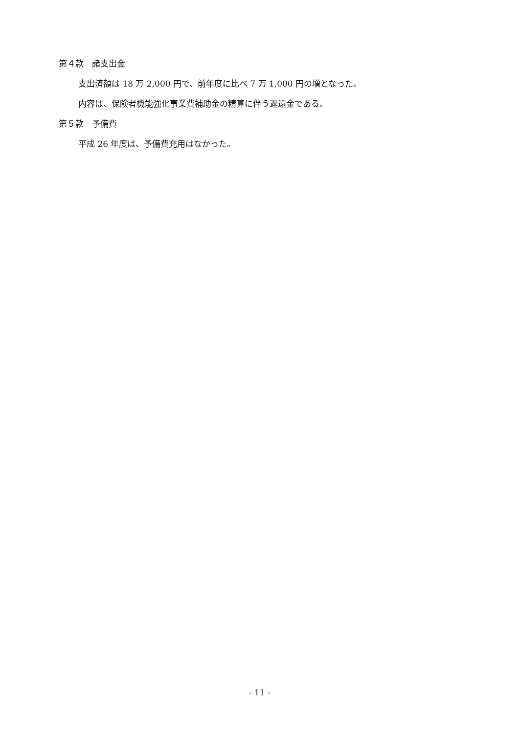第４款　諸支出金
支出済額は 18 万 2,000 円で、前年度に比べ 7 万 1,000 円の増となった。
内容は、保険者機能強化事業費補助金の精算に伴う返還金である。
第５款　予備費
平成 26 年度は、予備費充用はなかった。
- 11 -